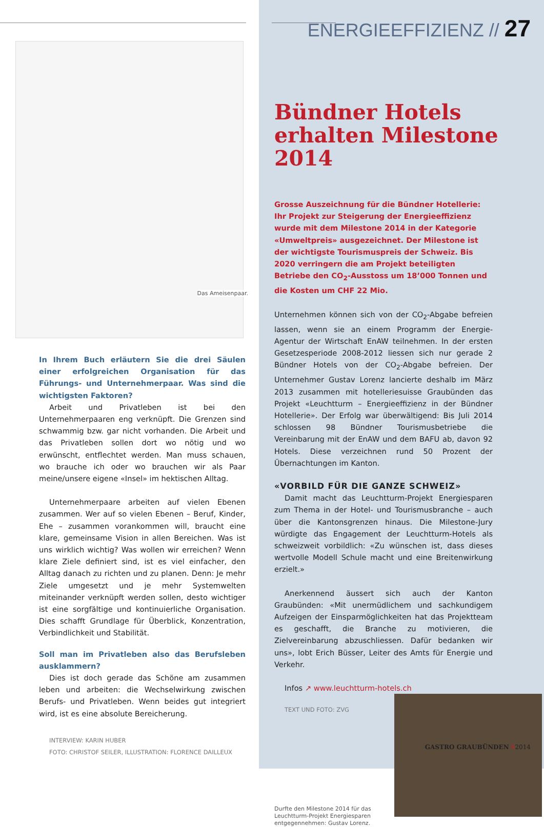Das Ameisenpaar.
In Ihrem Buch erläutern Sie die drei Säulen einer erfolgreichen Organisation für das Führungs- und Unternehmerpaar. Was sind die wichtigsten Faktoren?
Arbeit und Privatleben ist bei den Unternehmerpaaren eng verknüpft. Die Grenzen sind schwammig bzw. gar nicht vorhanden. Die Arbeit und das Privatleben sollen dort wo nötig und wo erwünscht, entflechtet werden. Man muss schauen, wo brauche ich oder wo brauchen wir als Paar meine/unsere eigene «Insel» im hektischen Alltag.
Unternehmerpaare arbeiten auf vielen Ebenen zusammen. Wer auf so vielen Ebenen – Beruf, Kinder, Ehe – zusammen vorankommen will, braucht eine klare, gemeinsame Vision in allen Bereichen. Was ist uns wirklich wichtig? Was wollen wir erreichen? Wenn klare Ziele definiert sind, ist es viel einfacher, den Alltag danach zu richten und zu planen. Denn: Je mehr Ziele umgesetzt und je mehr Systemwelten miteinander verknüpft werden sollen, desto wichtiger ist eine sorgfältige und kontinuierliche Organisation. Dies schafft Grundlage für Überblick, Konzentration, Verbindlichkeit und Stabilität.
Soll man im Privatleben also das Berufsleben ausklammern?
Dies ist doch gerade das Schöne am zusammen leben und arbeiten: die Wechselwirkung zwischen Berufs- und Privatleben. Wenn beides gut integriert wird, ist es eine absolute Bereicherung.
INTERVIEW: KARIN HUBER
FOTO: CHRISTOF SEILER, ILLUSTRATION: FLORENCE DAILLEUX
ENERGIEEFFIZIENZ // 27
Bündner Hotels erhalten Milestone 2014
Grosse Auszeichnung für die Bündner Hotellerie: Ihr Projekt zur Steigerung der Energieeffizienz wurde mit dem Milestone 2014 in der Kategorie «Umweltpreis» ausgezeichnet. Der Milestone ist der wichtigste Tourismuspreis der Schweiz. Bis 2020 verringern die am Projekt beteiligten Betriebe den CO<sub>2</sub>-Ausstoss um 18’000 Tonnen und die Kosten um CHF 22 Mio.
Unternehmen können sich von der CO<sub>2</sub>-Abgabe befreien lassen, wenn sie an einem Programm der Energie-Agentur der Wirtschaft EnAW teilnehmen. In der ersten Gesetzesperiode 2008-2012 liessen sich nur gerade 2 Bündner Hotels von der CO<sub>2</sub>-Abgabe befreien. Der Unternehmer Gustav Lorenz lancierte deshalb im März 2013 zusammen mit hotelleriesuisse Graubünden das Projekt «Leuchtturm – Energieeffizienz in der Bündner Hotellerie». Der Erfolg war überwältigend: Bis Juli 2014 schlossen 98 Bündner Tourismusbetriebe die Vereinbarung mit der EnAW und dem BAFU ab, davon 92 Hotels. Diese verzeichnen rund 50 Prozent der Übernachtungen im Kanton.
«VORBILD FÜR DIE GANZE SCHWEIZ»
Damit macht das Leuchtturm-Projekt Energiesparen zum Thema in der Hotel- und Tourismusbranche – auch über die Kantonsgrenzen hinaus. Die Milestone-Jury würdigte das Engagement der Leuchtturm-Hotels als schweizweit vorbildlich: «Zu wünschen ist, dass dieses wertvolle Modell Schule macht und eine Breitenwirkung erzielt.»
Anerkennend äussert sich auch der Kanton Graubünden: «Mit unermüdlichem und sachkundigem Aufzeigen der Einsparmöglichkeiten hat das Projektteam es geschafft, die Branche zu motivieren, die Zielvereinbarung abzuschliessen. Dafür bedanken wir uns», lobt Erich Büsser, Leiter des Amts für Energie und Verkehr.
Infos ↗ www.leuchtturm-hotels.ch
TEXT UND FOTO: ZVG
Durfte den Milestone 2014 für das Leuchtturm-Projekt Energiesparen entgegennehmen: Gustav Lorenz.
GASTRO GRAUBÜNDEN 42014